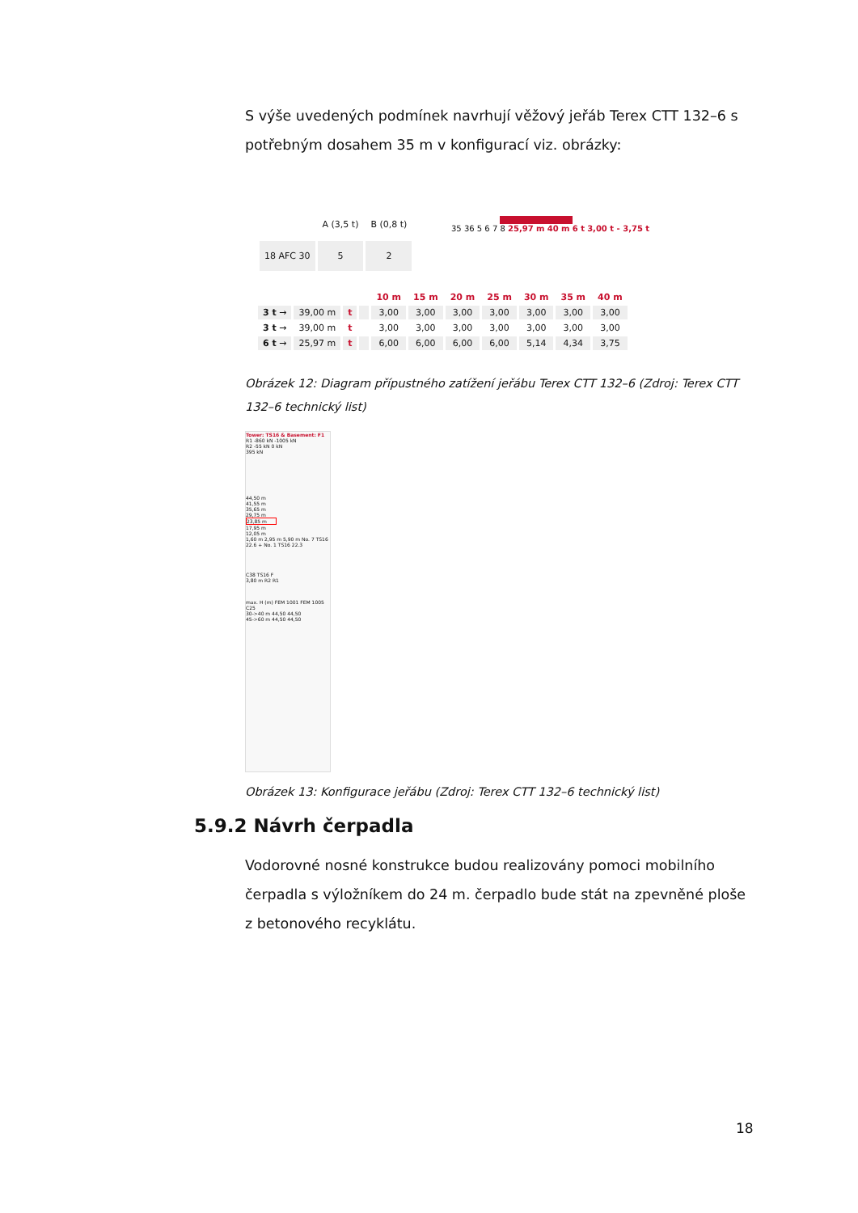S výše uvedených podmínek navrhují věžový jeřáb Terex CTT 132–6 s potřebným dosahem 35 m v konfigurací viz. obrázky:
| | A (3,5 t) | B (0,8 t) |
| 18 AFC 30 | 5 | 2 |
35 36 5 6 7 8 25,97 m 40 m 6 t 3,00 t - 3,75 t
| | | | | 10 m | 15 m | 20 m | 25 m | 30 m | 35 m | 40 m |
| --- | --- | --- | --- | --- | --- | --- | --- | --- | --- | --- |
| 3 t → | 39,00 m | t | | 3,00 | 3,00 | 3,00 | 3,00 | 3,00 | 3,00 | 3,00 |
| 3 t → | 39,00 m | t | | 3,00 | 3,00 | 3,00 | 3,00 | 3,00 | 3,00 | 3,00 |
| 6 t → | 25,97 m | t | | 6,00 | 6,00 | 6,00 | 6,00 | 5,14 | 4,34 | 3,75 |
Obrázek 12: Diagram přípustného zatížení jeřábu Terex CTT 132–6 (Zdroj: Terex CTT 132–6 technický list)
Tower: TS16 & Basement: F1
R1 -860 kN -1005 kN
R2 -55 kN 0 kN
395 kN
44,50 m
41,55 m
35,65 m
29,75 m
23,85 m
17,95 m
12,05 m
1,60 m 2,95 m 5,90 m No. 7 TS16 22.6 + No. 1 TS16 22.3
C38 TS16 F
3,80 m R2 R1
max. H (m) FEM 1001 FEM 1005 C25
30->40 m 44,50 44,50
45->60 m 44,50 44,50
Obrázek 13: Konfigurace jeřábu (Zdroj: Terex CTT 132–6 technický list)
5.9.2 Návrh čerpadla
Vodorovné nosné konstrukce budou realizovány pomoci mobilního čerpadla s výložníkem do 24 m. čerpadlo bude stát na zpevněné ploše z betonového recyklátu.
18